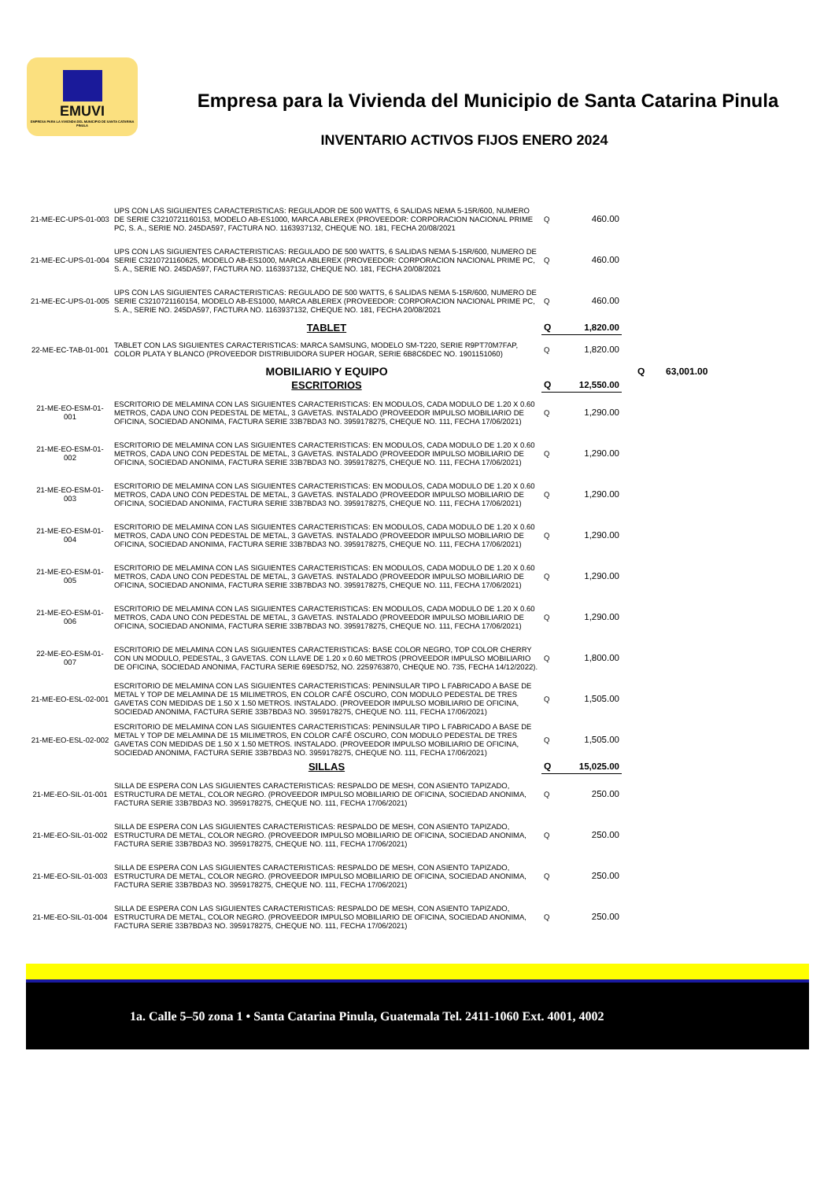EMUVI
EMPRESA PARA LA VIVIENDA DEL MUNICIPIO DE SANTA CATARINA PINULA
Empresa para la Vivienda del Municipio de Santa Catarina Pinula
INVENTARIO ACTIVOS FIJOS ENERO 2024
| 21-ME-EC-UPS-01-003 | UPS CON LAS SIGUIENTES CARACTERISTICAS: REGULADOR DE 500 WATTS, 6 SALIDAS NEMA 5-15R/600, NUMERO DE SERIE C3210721160153, MODELO AB-ES1000, MARCA ABLEREX (PROVEEDOR: CORPORACION NACIONAL PRIME PC, S. A., SERIE NO. 245DA597, FACTURA NO. 1163937132, CHEQUE NO. 181, FECHA 20/08/2021 | Q | 460.00 | |
| 21-ME-EC-UPS-01-004 | UPS CON LAS SIGUIENTES CARACTERISTICAS: REGULADO DE 500 WATTS, 6 SALIDAS NEMA 5-15R/600, NUMERO DE SERIE C3210721160625, MODELO AB-ES1000, MARCA ABLEREX (PROVEEDOR: CORPORACION NACIONAL PRIME PC, S. A., SERIE NO. 245DA597, FACTURA NO. 1163937132, CHEQUE NO. 181, FECHA 20/08/2021 | Q | 460.00 | |
| 21-ME-EC-UPS-01-005 | UPS CON LAS SIGUIENTES CARACTERISTICAS: REGULADO DE 500 WATTS, 6 SALIDAS NEMA 5-15R/600, NUMERO DE SERIE C3210721160154, MODELO AB-ES1000, MARCA ABLEREX (PROVEEDOR: CORPORACION NACIONAL PRIME PC, S. A., SERIE NO. 245DA597, FACTURA NO. 1163937132, CHEQUE NO. 181, FECHA 20/08/2021 | Q | 460.00 | |
| | TABLET | Q | 1,820.00 | |
| 22-ME-EC-TAB-01-001 | TABLET CON LAS SIGUIENTES CARACTERISTICAS: MARCA SAMSUNG, MODELO SM-T220, SERIE R9PT70M7FAP, COLOR PLATA Y BLANCO (PROVEEDOR DISTRIBUIDORA SUPER HOGAR, SERIE 6B8C6DEC NO. 1901151060) | Q | 1,820.00 | |
| | MOBILIARIO Y EQUIPO | | | Q 63,001.00 |
| | ESCRITORIOS | Q | 12,550.00 | |
| 21-ME-EO-ESM-01-001 | ESCRITORIO DE MELAMINA CON LAS SIGUIENTES CARACTERISTICAS: EN MODULOS, CADA MODULO DE 1.20 X 0.60 METROS, CADA UNO CON PEDESTAL DE METAL, 3 GAVETAS. INSTALADO (PROVEEDOR IMPULSO MOBILIARIO DE OFICINA, SOCIEDAD ANONIMA, FACTURA SERIE 33B7BDA3 NO. 3959178275, CHEQUE NO. 111, FECHA 17/06/2021) | Q | 1,290.00 | |
| 21-ME-EO-ESM-01-002 | ESCRITORIO DE MELAMINA CON LAS SIGUIENTES CARACTERISTICAS: EN MODULOS, CADA MODULO DE 1.20 X 0.60 METROS, CADA UNO CON PEDESTAL DE METAL, 3 GAVETAS. INSTALADO (PROVEEDOR IMPULSO MOBILIARIO DE OFICINA, SOCIEDAD ANONIMA, FACTURA SERIE 33B7BDA3 NO. 3959178275, CHEQUE NO. 111, FECHA 17/06/2021) | Q | 1,290.00 | |
| 21-ME-EO-ESM-01-003 | ESCRITORIO DE MELAMINA CON LAS SIGUIENTES CARACTERISTICAS: EN MODULOS, CADA MODULO DE 1.20 X 0.60 METROS, CADA UNO CON PEDESTAL DE METAL, 3 GAVETAS. INSTALADO (PROVEEDOR IMPULSO MOBILIARIO DE OFICINA, SOCIEDAD ANONIMA, FACTURA SERIE 33B7BDA3 NO. 3959178275, CHEQUE NO. 111, FECHA 17/06/2021) | Q | 1,290.00 | |
| 21-ME-EO-ESM-01-004 | ESCRITORIO DE MELAMINA CON LAS SIGUIENTES CARACTERISTICAS: EN MODULOS, CADA MODULO DE 1.20 X 0.60 METROS, CADA UNO CON PEDESTAL DE METAL, 3 GAVETAS. INSTALADO (PROVEEDOR IMPULSO MOBILIARIO DE OFICINA, SOCIEDAD ANONIMA, FACTURA SERIE 33B7BDA3 NO. 3959178275, CHEQUE NO. 111, FECHA 17/06/2021) | Q | 1,290.00 | |
| 21-ME-EO-ESM-01-005 | ESCRITORIO DE MELAMINA CON LAS SIGUIENTES CARACTERISTICAS: EN MODULOS, CADA MODULO DE 1.20 X 0.60 METROS, CADA UNO CON PEDESTAL DE METAL, 3 GAVETAS. INSTALADO (PROVEEDOR IMPULSO MOBILIARIO DE OFICINA, SOCIEDAD ANONIMA, FACTURA SERIE 33B7BDA3 NO. 3959178275, CHEQUE NO. 111, FECHA 17/06/2021) | Q | 1,290.00 | |
| 21-ME-EO-ESM-01-006 | ESCRITORIO DE MELAMINA CON LAS SIGUIENTES CARACTERISTICAS: EN MODULOS, CADA MODULO DE 1.20 X 0.60 METROS, CADA UNO CON PEDESTAL DE METAL, 3 GAVETAS. INSTALADO (PROVEEDOR IMPULSO MOBILIARIO DE OFICINA, SOCIEDAD ANONIMA, FACTURA SERIE 33B7BDA3 NO. 3959178275, CHEQUE NO. 111, FECHA 17/06/2021) | Q | 1,290.00 | |
| 22-ME-EO-ESM-01-007 | ESCRITORIO DE MELAMINA CON LAS SIGUIENTES CARACTERISTICAS: BASE COLOR NEGRO, TOP COLOR CHERRY CON UN MODULO, PEDESTAL, 3 GAVETAS. CON LLAVE DE 1.20 x 0.60 METROS (PROVEEDOR IMPULSO MOBILIARIO DE OFICINA, SOCIEDAD ANONIMA, FACTURA SERIE 69E5D752, NO. 2259763870, CHEQUE NO. 735, FECHA 14/12/2022). | Q | 1,800.00 | |
| 21-ME-EO-ESL-02-001 | ESCRITORIO DE MELAMINA CON LAS SIGUIENTES CARACTERISTICAS: PENINSULAR TIPO L FABRICADO A BASE DE METAL Y TOP DE MELAMINA DE 15 MILIMETROS, EN COLOR CAFÉ OSCURO, CON MODULO PEDESTAL DE TRES GAVETAS CON MEDIDAS DE 1.50 X 1.50 METROS. INSTALADO. (PROVEEDOR IMPULSO MOBILIARIO DE OFICINA, SOCIEDAD ANONIMA, FACTURA SERIE 33B7BDA3 NO. 3959178275, CHEQUE NO. 111, FECHA 17/06/2021) | Q | 1,505.00 | |
| 21-ME-EO-ESL-02-002 | ESCRITORIO DE MELAMINA CON LAS SIGUIENTES CARACTERISTICAS: PENINSULAR TIPO L FABRICADO A BASE DE METAL Y TOP DE MELAMINA DE 15 MILIMETROS, EN COLOR CAFÉ OSCURO, CON MODULO PEDESTAL DE TRES GAVETAS CON MEDIDAS DE 1.50 X 1.50 METROS. INSTALADO. (PROVEEDOR IMPULSO MOBILIARIO DE OFICINA, SOCIEDAD ANONIMA, FACTURA SERIE 33B7BDA3 NO. 3959178275, CHEQUE NO. 111, FECHA 17/06/2021) | Q | 1,505.00 | |
| | SILLAS | Q | 15,025.00 | |
| 21-ME-EO-SIL-01-001 | SILLA DE ESPERA CON LAS SIGUIENTES CARACTERISTICAS: RESPALDO DE MESH, CON ASIENTO TAPIZADO, ESTRUCTURA DE METAL, COLOR NEGRO. (PROVEEDOR IMPULSO MOBILIARIO DE OFICINA, SOCIEDAD ANONIMA, FACTURA SERIE 33B7BDA3 NO. 3959178275, CHEQUE NO. 111, FECHA 17/06/2021) | Q | 250.00 | |
| 21-ME-EO-SIL-01-002 | SILLA DE ESPERA CON LAS SIGUIENTES CARACTERISTICAS: RESPALDO DE MESH, CON ASIENTO TAPIZADO, ESTRUCTURA DE METAL, COLOR NEGRO. (PROVEEDOR IMPULSO MOBILIARIO DE OFICINA, SOCIEDAD ANONIMA, FACTURA SERIE 33B7BDA3 NO. 3959178275, CHEQUE NO. 111, FECHA 17/06/2021) | Q | 250.00 | |
| 21-ME-EO-SIL-01-003 | SILLA DE ESPERA CON LAS SIGUIENTES CARACTERISTICAS: RESPALDO DE MESH, CON ASIENTO TAPIZADO, ESTRUCTURA DE METAL, COLOR NEGRO. (PROVEEDOR IMPULSO MOBILIARIO DE OFICINA, SOCIEDAD ANONIMA, FACTURA SERIE 33B7BDA3 NO. 3959178275, CHEQUE NO. 111, FECHA 17/06/2021) | Q | 250.00 | |
| 21-ME-EO-SIL-01-004 | SILLA DE ESPERA CON LAS SIGUIENTES CARACTERISTICAS: RESPALDO DE MESH, CON ASIENTO TAPIZADO, ESTRUCTURA DE METAL, COLOR NEGRO. (PROVEEDOR IMPULSO MOBILIARIO DE OFICINA, SOCIEDAD ANONIMA, FACTURA SERIE 33B7BDA3 NO. 3959178275, CHEQUE NO. 111, FECHA 17/06/2021) | Q | 250.00 | |
1a. Calle 5–50 zona 1 • Santa Catarina Pinula, Guatemala Tel. 2411-1060 Ext. 4001, 4002